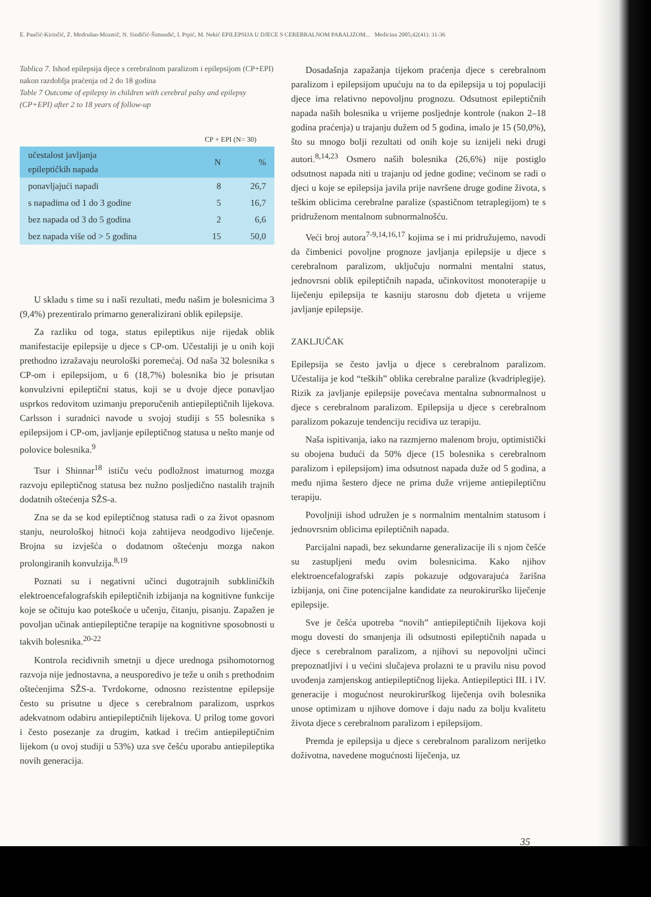E. Paučić-Kirinčić, Z. Modrušan-Mozetič, N. Sindičić-Šimundić, I. Prpić, M. Nekić EPILEPSIJA U DJECE S CEREBRALNOM PARALIZOM... Medicina 2005;42(41): 31-36
Tablica 7. Ishod epilepsija djece s cerebralnom paralizom i epilepsijom (CP+EPI) nakon razdoblja praćenja od 2 do 18 godina
Table 7 Outcome of epilepsy in children with cerebral palsy and epilepsy (CP+EPI) after 2 to 18 years of follow-up
CP + EPI (N= 30)
| učestalost javljanja epileptičkih napada | N | % |
| --- | --- | --- |
| ponavljajući napadi | 8 | 26,7 |
| s napadima od 1 do 3 godine | 5 | 16,7 |
| bez napada od 3 do 5 godina | 2 | 6,6 |
| bez napada više od > 5 godina | 15 | 50,0 |
U skladu s time su i naši rezultati, među našim je bolesnicima 3 (9,4%) prezentiralo primarno generalizirani oblik epilepsije.
Za razliku od toga, status epileptikus nije rijedak oblik manifestacije epilepsije u djece s CP-om. Učestaliji je u onih koji prethodno izražavaju neurološki poremećaj. Od naša 32 bolesnika s CP-om i epilepsijom, u 6 (18,7%) bolesnika bio je prisutan konvulzivni epileptični status, koji se u dvoje djece ponavljao usprkos redovitom uzimanju preporučenih antiepileptičnih lijekova. Carlsson i suradnici navode u svojoj studiji s 55 bolesnika s epilepsijom i CP-om, javljanje epileptičnog statusa u nešto manje od polovice bolesnika.<sup>9</sup>
Tsur i Shinnar<sup>18</sup> ističu veću podložnost imaturnog mozga razvoju epileptičnog statusa bez nužno posljedično nastalih trajnih dodatnih oštećenja SŽS-a.
Zna se da se kod epileptičnog statusa radi o za život opasnom stanju, neurološkoj hitnoći koja zahtijeva neodgodivo liječenje. Brojna su izvješća o dodatnom oštećenju mozga nakon prolongiranih konvulzija.<sup>8,19</sup>
Poznati su i negativni učinci dugotrajnih subkliničkih elektroencefalografskih epileptičnih izbijanja na kognitivne funkcije koje se očituju kao poteškoće u učenju, čitanju, pisanju. Zapažen je povoljan učinak antiepileptične terapije na kognitivne sposobnosti u takvih bolesnika.<sup>20-22</sup>
Kontrola recidivnih smetnji u djece urednoga psihomotornog razvoja nije jednostavna, a neusporedivo je teže u onih s prethodnim oštećenjima SŽS-a. Tvrdokorne, odnosno rezistentne epilepsije često su prisutne u djece s cerebralnom paralizom, usprkos adekvatnom odabiru antiepileptičnih lijekova. U prilog tome govori i često posezanje za drugim, katkad i trećim antiepileptičnim lijekom (u ovoj studiji u 53%) uza sve češću uporabu antiepileptika novih generacija.
Dosadašnja zapažanja tijekom praćenja djece s cerebralnom paralizom i epilepsijom upućuju na to da epilepsija u toj populaciji djece ima relativno nepovoljnu prognozu. Odsutnost epileptičnih napada naših bolesnika u vrijeme posljednje kontrole (nakon 2–18 godina praćenja) u trajanju dužem od 5 godina, imalo je 15 (50,0%), što su mnogo bolji rezultati od onih koje su iznijeli neki drugi autori.<sup>8,14,23</sup> Osmero naših bolesnika (26,6%) nije postiglo odsutnost napada niti u trajanju od jedne godine; većinom se radi o djeci u koje se epilepsija javila prije navršene druge godine života, s teškim oblicima cerebralne paralize (spastičnom tetraplegijom) te s pridruženom mentalnom subnormalnošću.
Veći broj autora<sup>7-9,14,16,17</sup> kojima se i mi pridružujemo, navodi da čimbenici povoljne prognoze javljanja epilepsije u djece s cerebralnom paralizom, uključuju normalni mentalni status, jednovrsni oblik epileptičnih napada, učinkovitost monoterapije u liječenju epilepsija te kasniju starosnu dob djeteta u vrijeme javljanje epilepsije.
ZAKLJUČAK
Epilepsija se često javlja u djece s cerebralnom paralizom. Učestalija je kod “teških” oblika cerebralne paralize (kvadriplegije). Rizik za javljanje epilepsije povećava mentalna subnormalnost u djece s cerebralnom paralizom. Epilepsija u djece s cerebralnom paralizom pokazuje tendenciju recidiva uz terapiju.
Naša ispitivanja, iako na razmjerno malenom broju, optimistički su obojena budući da 50% djece (15 bolesnika s cerebralnom paralizom i epilepsijom) ima odsutnost napada duže od 5 godina, a među njima šestero djece ne prima duže vrijeme antiepileptičnu terapiju.
Povoljniji ishod udružen je s normalnim mentalnim statusom i jednovrsnim oblicima epileptičnih napada.
Parcijalni napadi, bez sekundarne generalizacije ili s njom češće su zastupljeni među ovim bolesnicima. Kako njihov elektroencefalografski zapis pokazuje odgovarajuća žarišna izbijanja, oni čine potencijalne kandidate za neurokirurško liječenje epilepsije.
Sve je češća upotreba “novih” antiepileptičnih lijekova koji mogu dovesti do smanjenja ili odsutnosti epileptičnih napada u djece s cerebralnom paralizom, a njihovi su nepovoljni učinci prepoznatljivi i u većini slučajeva prolazni te u pravilu nisu povod uvođenja zamjenskog antiepileptičnog lijeka. Antiepileptici III. i IV. generacije i mogućnost neurokirurškog liječenja ovih bolesnika unose optimizam u njihove domove i daju nadu za bolju kvalitetu života djece s cerebralnom paralizom i epilepsijom.
Premda je epilepsija u djece s cerebralnom paralizom nerijetko doživotna, navedene mogućnosti liječenja, uz
35